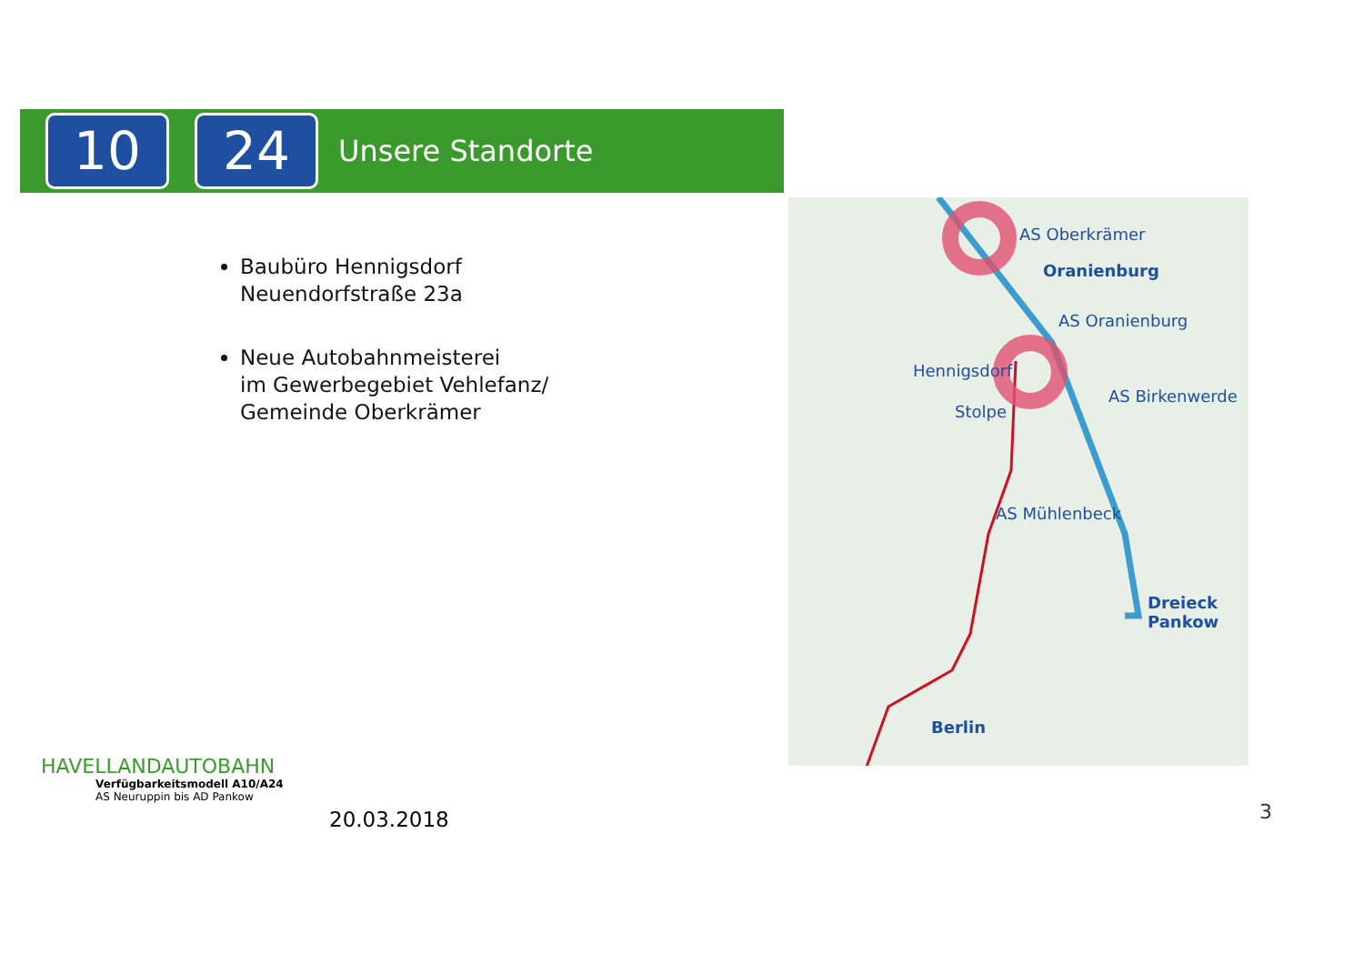10 24
Unsere Standorte
Baubüro Hennigsdorf
Neuendorfstraße 23a
Neue Autobahnmeisterei
im Gewerbegebiet Vehlefanz/
Gemeinde Oberkrämer
AS Oberkrämer
Oranienburg
AS Oranienburg
Hennigsdorf
AS Birkenwerde
Stolpe
AS Mühlenbeck
Dreieck
Pankow
Berlin
HAVELLANDAUTOBAHN
Verfügbarkeitsmodell A10/A24
AS Neuruppin bis AD Pankow
20.03.2018 3